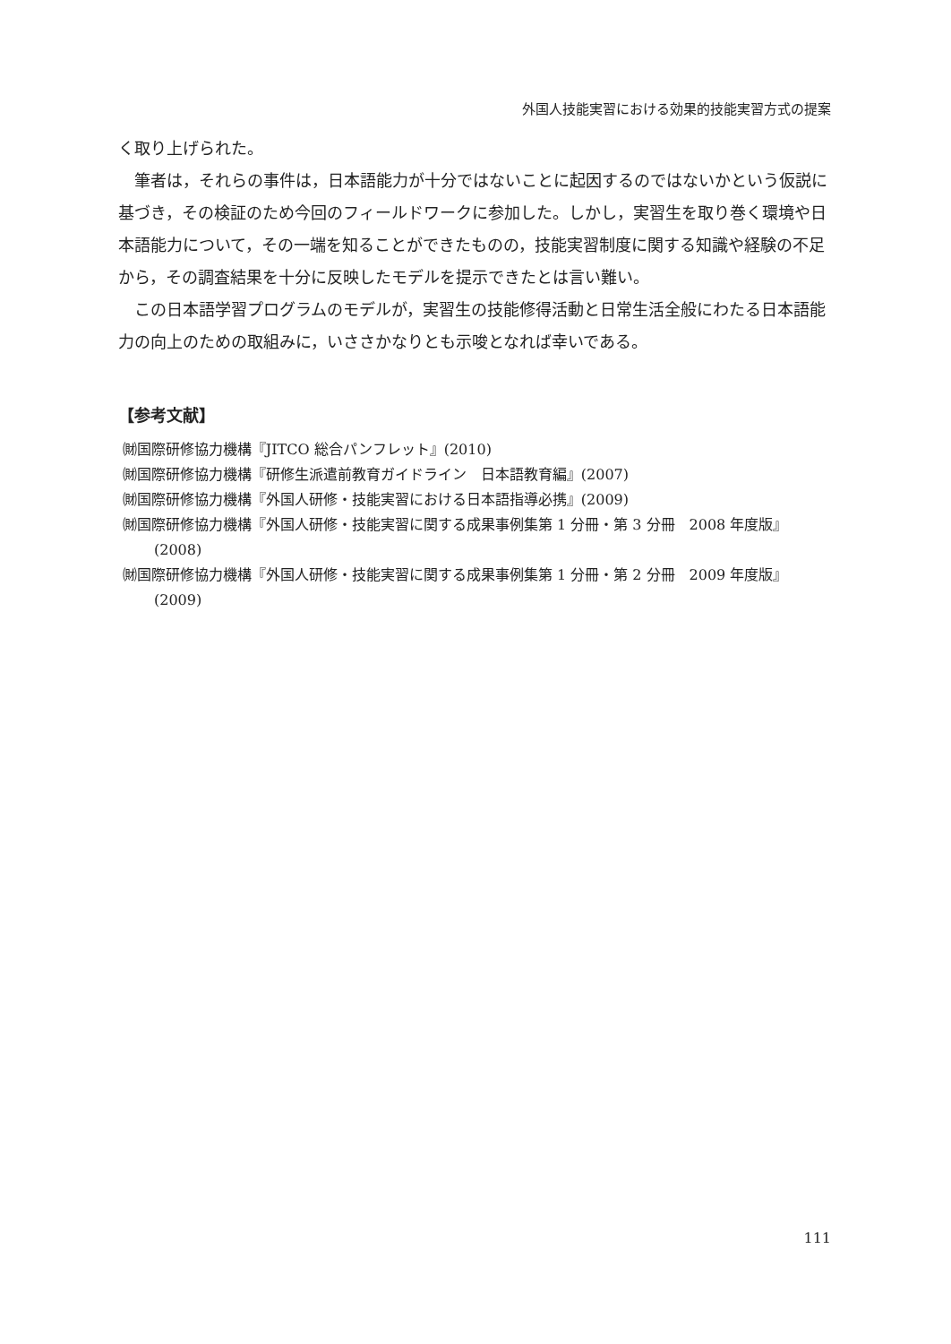外国人技能実習における効果的技能実習方式の提案
く取り上げられた。
筆者は，それらの事件は，日本語能力が十分ではないことに起因するのではないかという仮説に基づき，その検証のため今回のフィールドワークに参加した。しかし，実習生を取り巻く環境や日本語能力について，その一端を知ることができたものの，技能実習制度に関する知識や経験の不足から，その調査結果を十分に反映したモデルを提示できたとは言い難い。
この日本語学習プログラムのモデルが，実習生の技能修得活動と日常生活全般にわたる日本語能力の向上のための取組みに，いささかなりとも示唆となれば幸いである。
【参考文献】
㈶国際研修協力機構『JITCO 総合パンフレット』(2010)
㈶国際研修協力機構『研修生派遣前教育ガイドライン　日本語教育編』(2007)
㈶国際研修協力機構『外国人研修・技能実習における日本語指導必携』(2009)
㈶国際研修協力機構『外国人研修・技能実習に関する成果事例集第 1 分冊・第 3 分冊　2008 年度版』(2008)
㈶国際研修協力機構『外国人研修・技能実習に関する成果事例集第 1 分冊・第 2 分冊　2009 年度版』(2009)
111